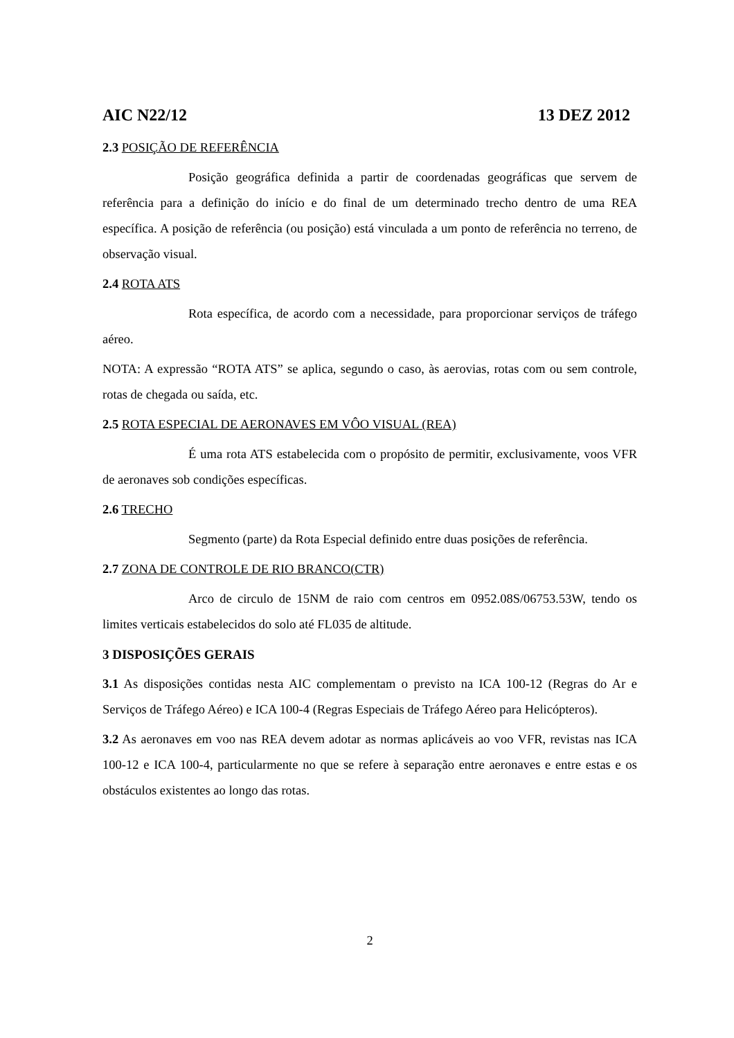AIC N22/12 13 DEZ 2012
2.3 POSIÇÃO DE REFERÊNCIA
Posição geográfica definida a partir de coordenadas geográficas que servem de referência para a definição do início e do final de um determinado trecho dentro de uma REA específica. A posição de referência (ou posição) está vinculada a um ponto de referência no terreno, de observação visual.
2.4 ROTA ATS
Rota específica, de acordo com a necessidade, para proporcionar serviços de tráfego aéreo.
NOTA: A expressão “ROTA ATS” se aplica, segundo o caso, às aerovias, rotas com ou sem controle, rotas de chegada ou saída, etc.
2.5 ROTA ESPECIAL DE AERONAVES EM VÔO VISUAL (REA)
É uma rota ATS estabelecida com o propósito de permitir, exclusivamente, voos VFR de aeronaves sob condições específicas.
2.6 TRECHO
Segmento (parte) da Rota Especial definido entre duas posições de referência.
2.7 ZONA DE CONTROLE DE RIO BRANCO(CTR)
Arco de circulo de 15NM de raio com centros em 0952.08S/06753.53W, tendo os limites verticais estabelecidos do solo até FL035 de altitude.
3 DISPOSIÇÕES GERAIS
3.1 As disposições contidas nesta AIC complementam o previsto na ICA 100-12 (Regras do Ar e Serviços de Tráfego Aéreo) e ICA 100-4 (Regras Especiais de Tráfego Aéreo para Helicópteros).
3.2 As aeronaves em voo nas REA devem adotar as normas aplicáveis ao voo VFR, revistas nas ICA 100-12 e ICA 100-4, particularmente no que se refere à separação entre aeronaves e entre estas e os obstáculos existentes ao longo das rotas.
2